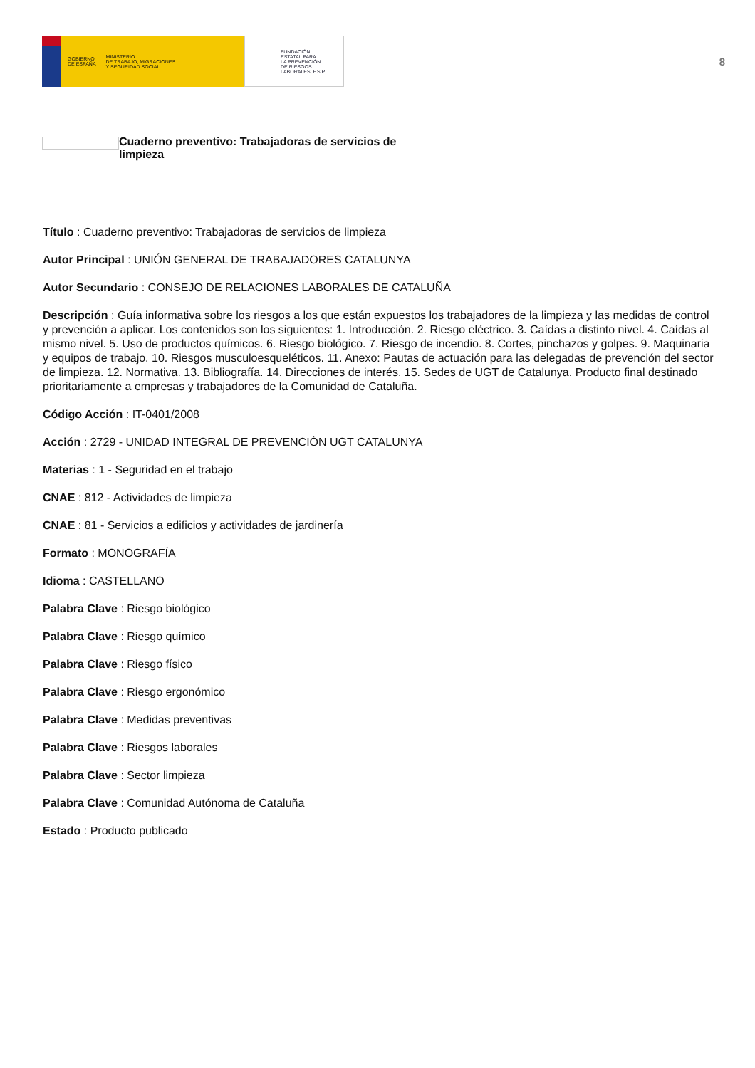GOBIERNO
DE ESPAÑA MINISTERIO
DE TRABAJO, MIGRACIONES
Y SEGURIDAD SOCIAL
FUNDACIÓN
ESTATAL PARA
LA PREVENCIÓN
DE RIESGOS
LABORALES, F.S.P.
8
Cuaderno preventivo: Trabajadoras de servicios de limpieza
Título : Cuaderno preventivo: Trabajadoras de servicios de limpieza
Autor Principal : UNIÓN GENERAL DE TRABAJADORES CATALUNYA
Autor Secundario : CONSEJO DE RELACIONES LABORALES DE CATALUÑA
Descripción : Guía informativa sobre los riesgos a los que están expuestos los trabajadores de la limpieza y las medidas de control y prevención a aplicar. Los contenidos son los siguientes: 1. Introducción. 2. Riesgo eléctrico. 3. Caídas a distinto nivel. 4. Caídas al mismo nivel. 5. Uso de productos químicos. 6. Riesgo biológico. 7. Riesgo de incendio. 8. Cortes, pinchazos y golpes. 9. Maquinaria y equipos de trabajo. 10. Riesgos musculoesqueléticos. 11. Anexo: Pautas de actuación para las delegadas de prevención del sector de limpieza. 12. Normativa. 13. Bibliografía. 14. Direcciones de interés. 15. Sedes de UGT de Catalunya. Producto final destinado prioritariamente a empresas y trabajadores de la Comunidad de Cataluña.
Código Acción : IT-0401/2008
Acción : 2729 - UNIDAD INTEGRAL DE PREVENCIÓN UGT CATALUNYA
Materias : 1 - Seguridad en el trabajo
CNAE : 812 - Actividades de limpieza
CNAE : 81 - Servicios a edificios y actividades de jardinería
Formato : MONOGRAFÍA
Idioma : CASTELLANO
Palabra Clave : Riesgo biológico
Palabra Clave : Riesgo químico
Palabra Clave : Riesgo físico
Palabra Clave : Riesgo ergonómico
Palabra Clave : Medidas preventivas
Palabra Clave : Riesgos laborales
Palabra Clave : Sector limpieza
Palabra Clave : Comunidad Autónoma de Cataluña
Estado : Producto publicado